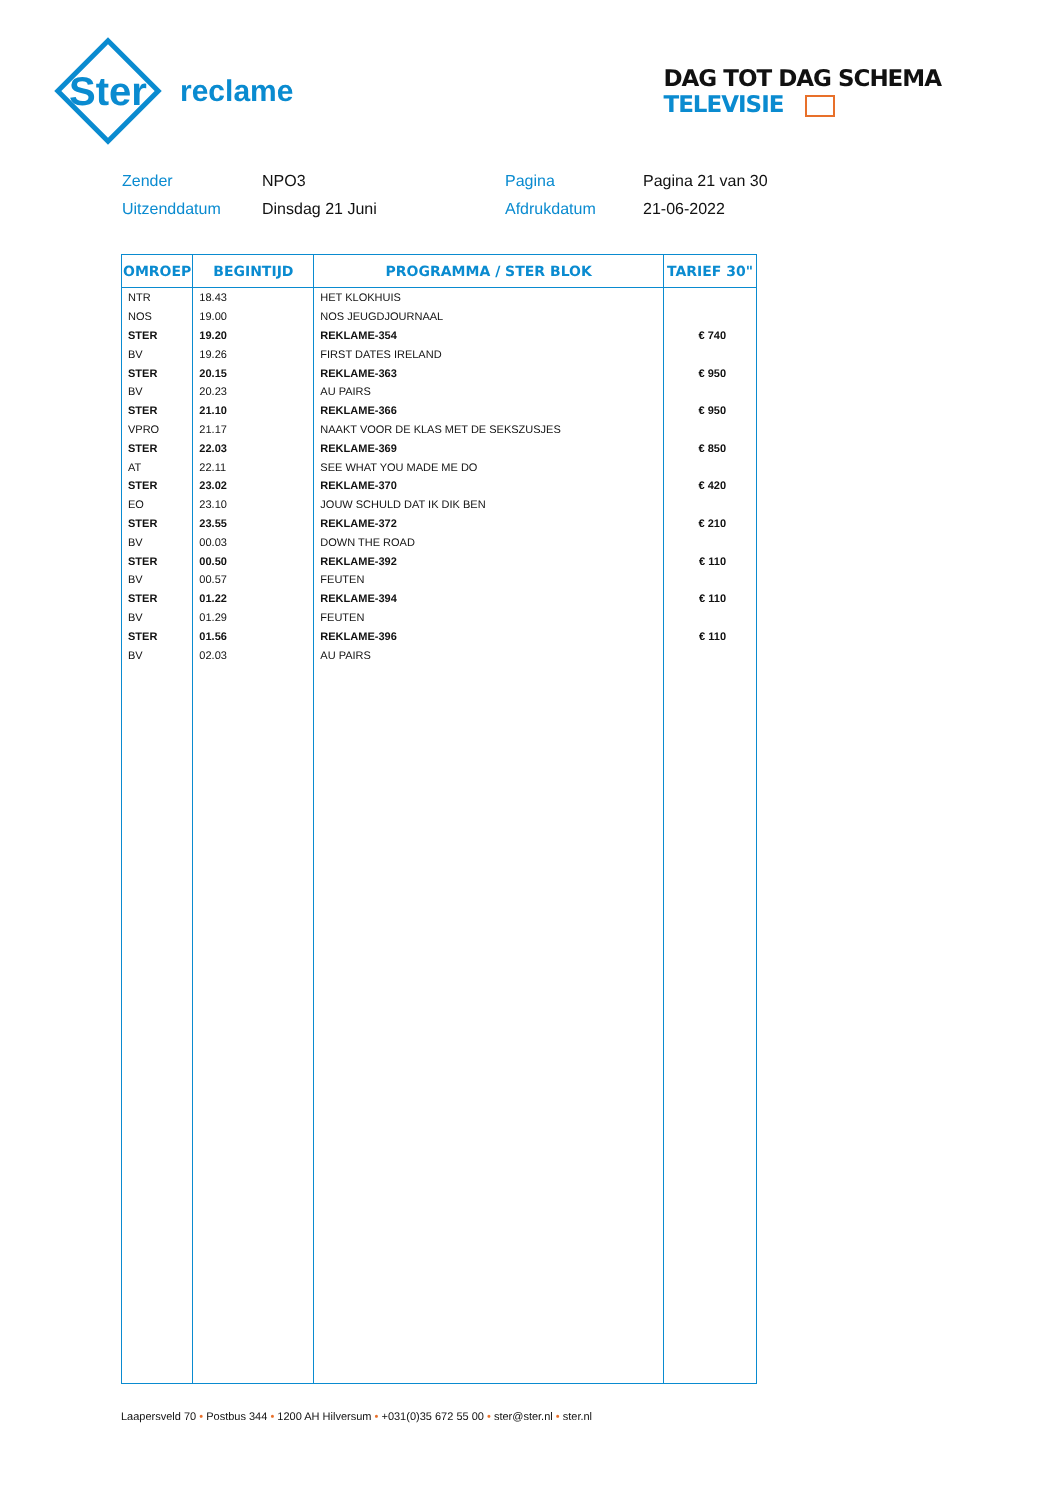Ster
reclame
DAG TOT DAG SCHEMA TELEVISIE
Zender
NPO3
Pagina
Pagina 21 van 30
Uitzenddatum
Dinsdag 21 Juni
Afdrukdatum
21-06-2022
| OMROEP | BEGINTIJD | PROGRAMMA / STER BLOK | TARIEF 30" |
| --- | --- | --- | --- |
| NTR | 18.43 | HET KLOKHUIS | |
| NOS | 19.00 | NOS JEUGDJOURNAAL | |
| STER | 19.20 | REKLAME-354 | € 740 |
| BV | 19.26 | FIRST DATES IRELAND | |
| STER | 20.15 | REKLAME-363 | € 950 |
| BV | 20.23 | AU PAIRS | |
| STER | 21.10 | REKLAME-366 | € 950 |
| VPRO | 21.17 | NAAKT VOOR DE KLAS MET DE SEKSZUSJES | |
| STER | 22.03 | REKLAME-369 | € 850 |
| AT | 22.11 | SEE WHAT YOU MADE ME DO | |
| STER | 23.02 | REKLAME-370 | € 420 |
| EO | 23.10 | JOUW SCHULD DAT IK DIK BEN | |
| STER | 23.55 | REKLAME-372 | € 210 |
| BV | 00.03 | DOWN THE ROAD | |
| STER | 00.50 | REKLAME-392 | € 110 |
| BV | 00.57 | FEUTEN | |
| STER | 01.22 | REKLAME-394 | € 110 |
| BV | 01.29 | FEUTEN | |
| STER | 01.56 | REKLAME-396 | € 110 |
| BV | 02.03 | AU PAIRS | |
Laapersveld 70 • Postbus 344 • 1200 AH Hilversum • +031(0)35 672 55 00 • ster@ster.nl • ster.nl